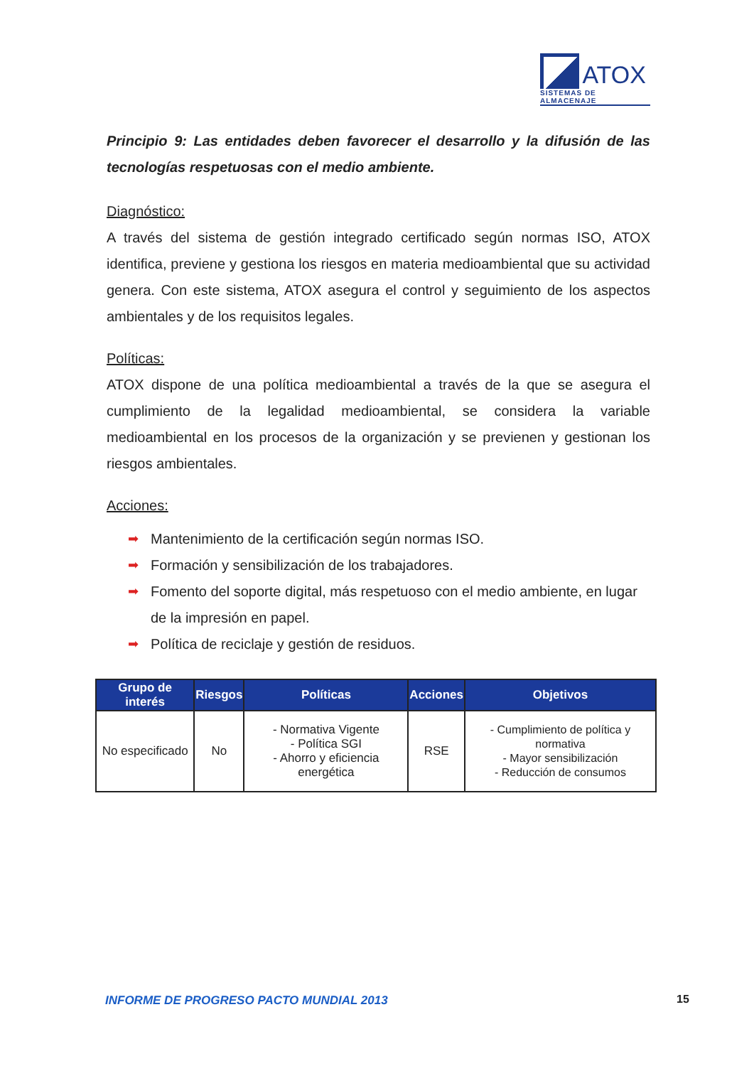ATOX
SISTEMAS DE ALMACENAJE
Principio 9: Las entidades deben favorecer el desarrollo y la difusión de las tecnologías respetuosas con el medio ambiente.
Diagnóstico:
A través del sistema de gestión integrado certificado según normas ISO, ATOX identifica, previene y gestiona los riesgos en materia medioambiental que su actividad genera. Con este sistema, ATOX asegura el control y seguimiento de los aspectos ambientales y de los requisitos legales.
Políticas:
ATOX dispone de una política medioambiental a través de la que se asegura el cumplimiento de la legalidad medioambiental, se considera la variable medioambiental en los procesos de la organización y se previenen y gestionan los riesgos ambientales.
Acciones:
➡ Mantenimiento de la certificación según normas ISO.
➡ Formación y sensibilización de los trabajadores.
➡ Fomento del soporte digital, más respetuoso con el medio ambiente, en lugar de la impresión en papel.
➡ Política de reciclaje y gestión de residuos.
| Grupo de interés | Riesgos | Políticas | Acciones | Objetivos |
| --- | --- | --- | --- | --- |
| No especificado | No | - Normativa Vigente - Política SGI - Ahorro y eficiencia energética | RSE | - Cumplimiento de política y normativa - Mayor sensibilización - Reducción de consumos |
INFORME DE PROGRESO PACTO MUNDIAL 2013
15